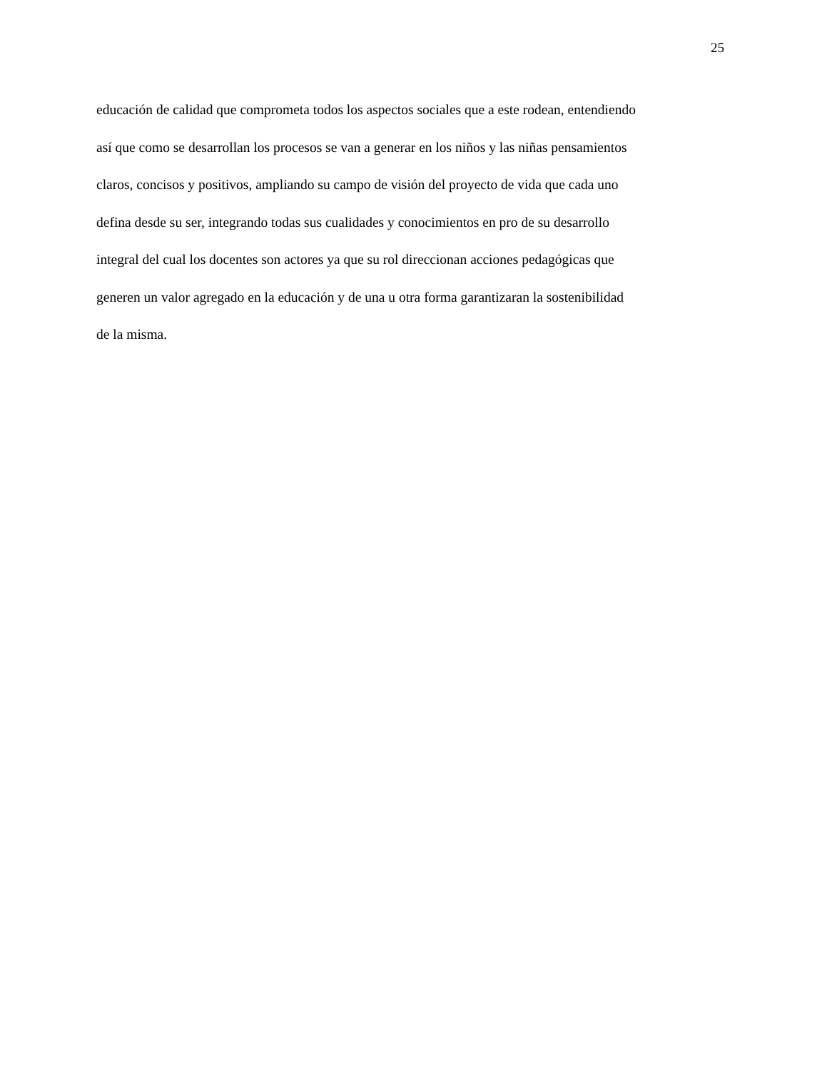25
educación de calidad que comprometa todos los aspectos sociales que a este rodean, entendiendo
así que como se desarrollan los procesos se van a generar en los niños y las niñas pensamientos
claros, concisos y positivos, ampliando su campo de visión del proyecto de vida que cada uno
defina desde su ser, integrando todas sus cualidades y conocimientos en pro de su desarrollo
integral del cual los docentes son actores ya que su rol direccionan acciones pedagógicas que
generen un valor agregado en la educación y de una u otra forma garantizaran la sostenibilidad
de la misma.